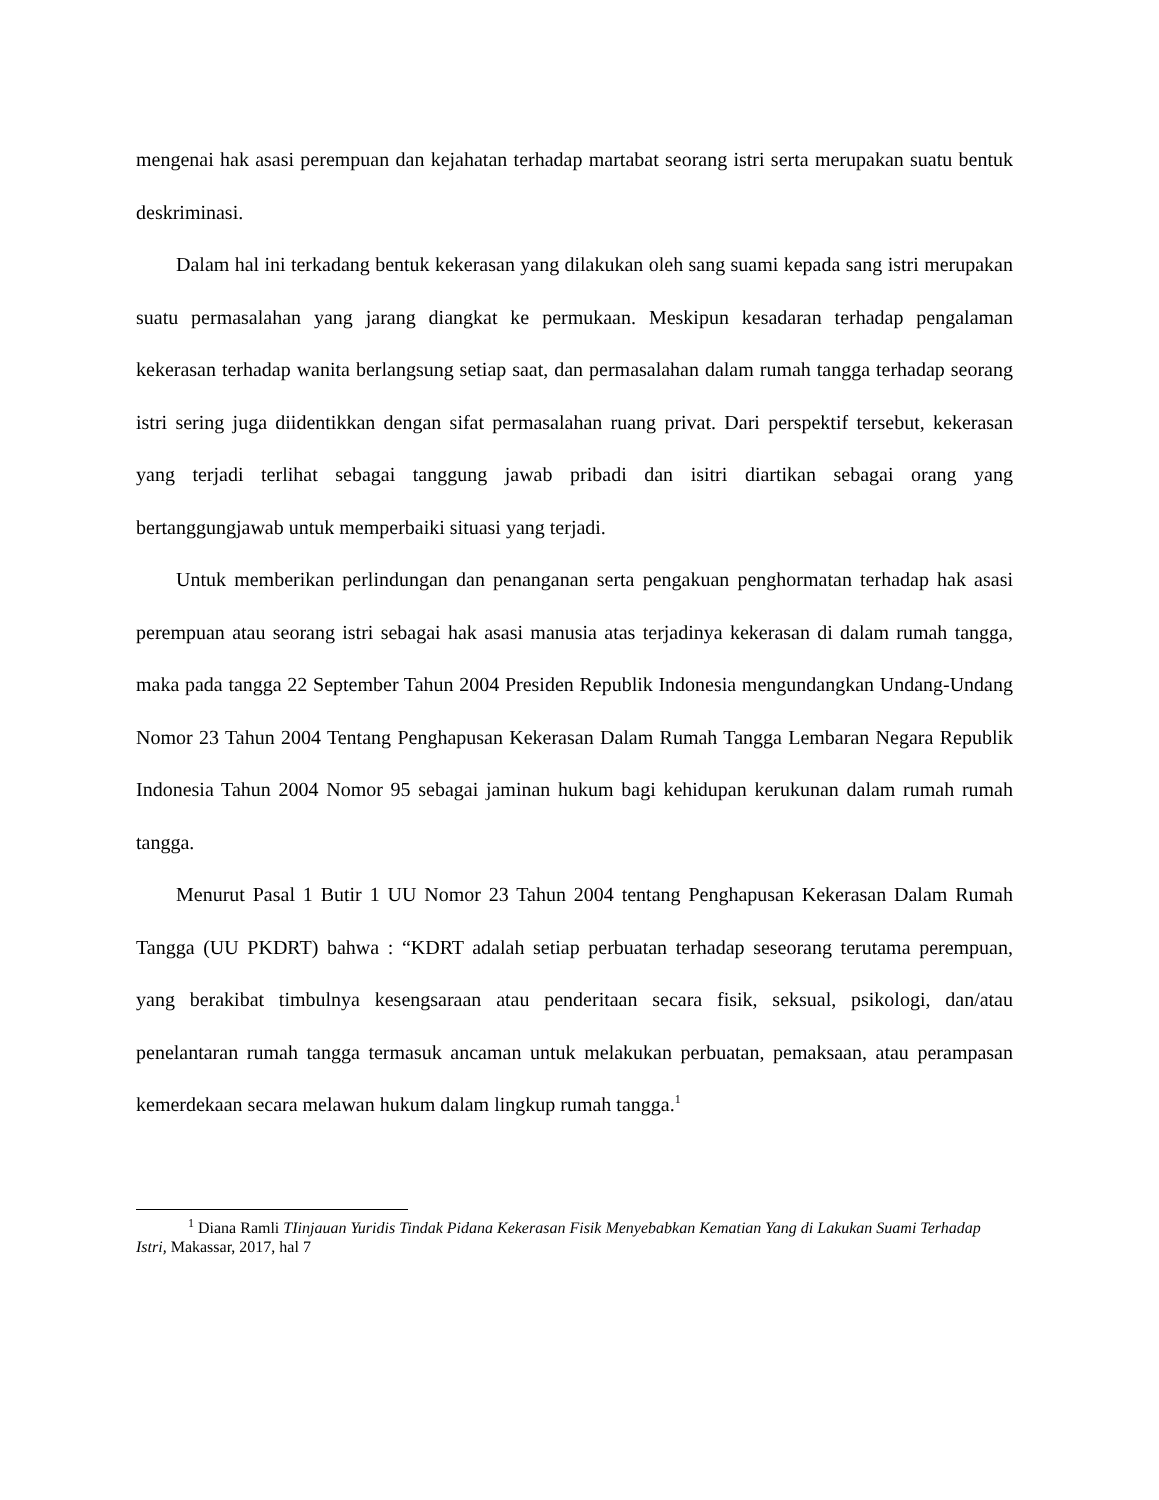mengenai hak asasi perempuan dan kejahatan terhadap martabat seorang istri serta merupakan suatu bentuk deskriminasi.
Dalam hal ini terkadang bentuk kekerasan yang dilakukan oleh sang suami kepada sang istri merupakan suatu permasalahan yang jarang diangkat ke permukaan. Meskipun kesadaran terhadap pengalaman kekerasan terhadap wanita berlangsung setiap saat, dan permasalahan dalam rumah tangga terhadap seorang istri sering juga diidentikkan dengan sifat permasalahan ruang privat. Dari perspektif tersebut, kekerasan yang terjadi terlihat sebagai tanggung jawab pribadi dan isitri diartikan sebagai orang yang bertanggungjawab untuk memperbaiki situasi yang terjadi.
Untuk memberikan perlindungan dan penanganan serta pengakuan penghormatan terhadap hak asasi perempuan atau seorang istri sebagai hak asasi manusia atas terjadinya kekerasan di dalam rumah tangga, maka pada tangga 22 September Tahun 2004 Presiden Republik Indonesia mengundangkan Undang-Undang Nomor 23 Tahun 2004 Tentang Penghapusan Kekerasan Dalam Rumah Tangga Lembaran Negara Republik Indonesia Tahun 2004 Nomor 95 sebagai jaminan hukum bagi kehidupan kerukunan dalam rumah rumah tangga.
Menurut Pasal 1 Butir 1 UU Nomor 23 Tahun 2004 tentang Penghapusan Kekerasan Dalam Rumah Tangga (UU PKDRT) bahwa : “KDRT adalah setiap perbuatan terhadap seseorang terutama perempuan, yang berakibat timbulnya kesengsaraan atau penderitaan secara fisik, seksual, psikologi, dan/atau penelantaran rumah tangga termasuk ancaman untuk melakukan perbuatan, pemaksaan, atau perampasan kemerdekaan secara melawan hukum dalam lingkup rumah tangga.<sup>1</sup>
<sup>1</sup> Diana Ramli TIinjauan Yuridis Tindak Pidana Kekerasan Fisik Menyebabkan Kematian Yang di Lakukan Suami Terhadap Istri, Makassar, 2017, hal 7